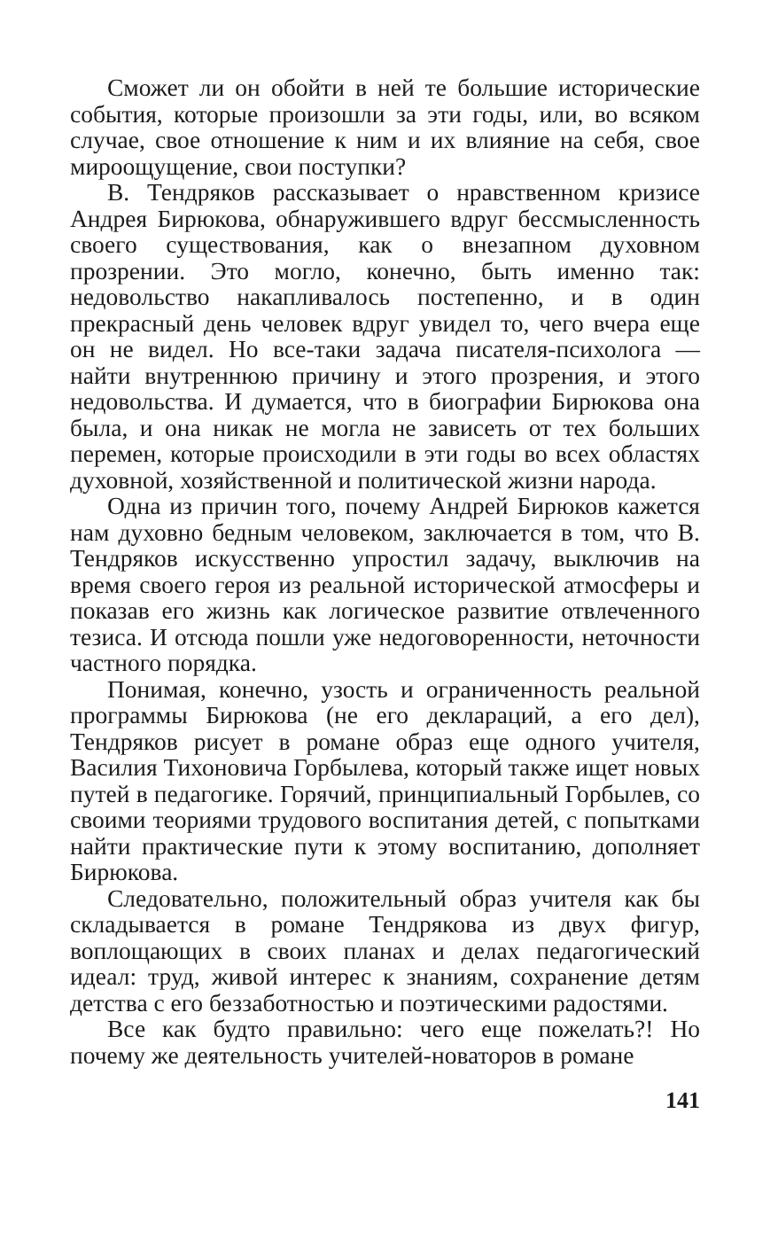Сможет ли он обойти в ней те большие исторические события, которые произошли за эти годы, или, во всяком случае, свое отношение к ним и их влияние на себя, свое мироощущение, свои поступки?
В. Тендряков рассказывает о нравственном кризисе Андрея Бирюкова, обнаружившего вдруг бессмысленность своего существования, как о внезапном духовном прозрении. Это могло, конечно, быть именно так: недовольство накапливалось постепенно, и в один прекрасный день человек вдруг увидел то, чего вчера еще он не видел. Но все-таки задача писателя-психолога — найти внутреннюю причину и этого прозрения, и этого недовольства. И думается, что в биографии Бирюкова она была, и она никак не могла не зависеть от тех больших перемен, которые происходили в эти годы во всех областях духовной, хозяйственной и политической жизни народа.
Одна из причин того, почему Андрей Бирюков кажется нам духовно бедным человеком, заключается в том, что В. Тендряков искусственно упростил задачу, выключив на время своего героя из реальной исторической атмосферы и показав его жизнь как логическое развитие отвлеченного тезиса. И отсюда пошли уже недоговоренности, неточности частного порядка.
Понимая, конечно, узость и ограниченность реальной программы Бирюкова (не его деклараций, а его дел), Тендряков рисует в романе образ еще одного учителя, Василия Тихоновича Горбылева, который также ищет новых путей в педагогике. Горячий, принципиальный Горбылев, со своими теориями трудового воспитания детей, с попытками найти практические пути к этому воспитанию, дополняет Бирюкова.
Следовательно, положительный образ учителя как бы складывается в романе Тендрякова из двух фигур, воплощающих в своих планах и делах педагогический идеал: труд, живой интерес к знаниям, сохранение детям детства с его беззаботностью и поэтическими радостями.
Все как будто правильно: чего еще пожелать?! Но почему же деятельность учителей-новаторов в романе
141